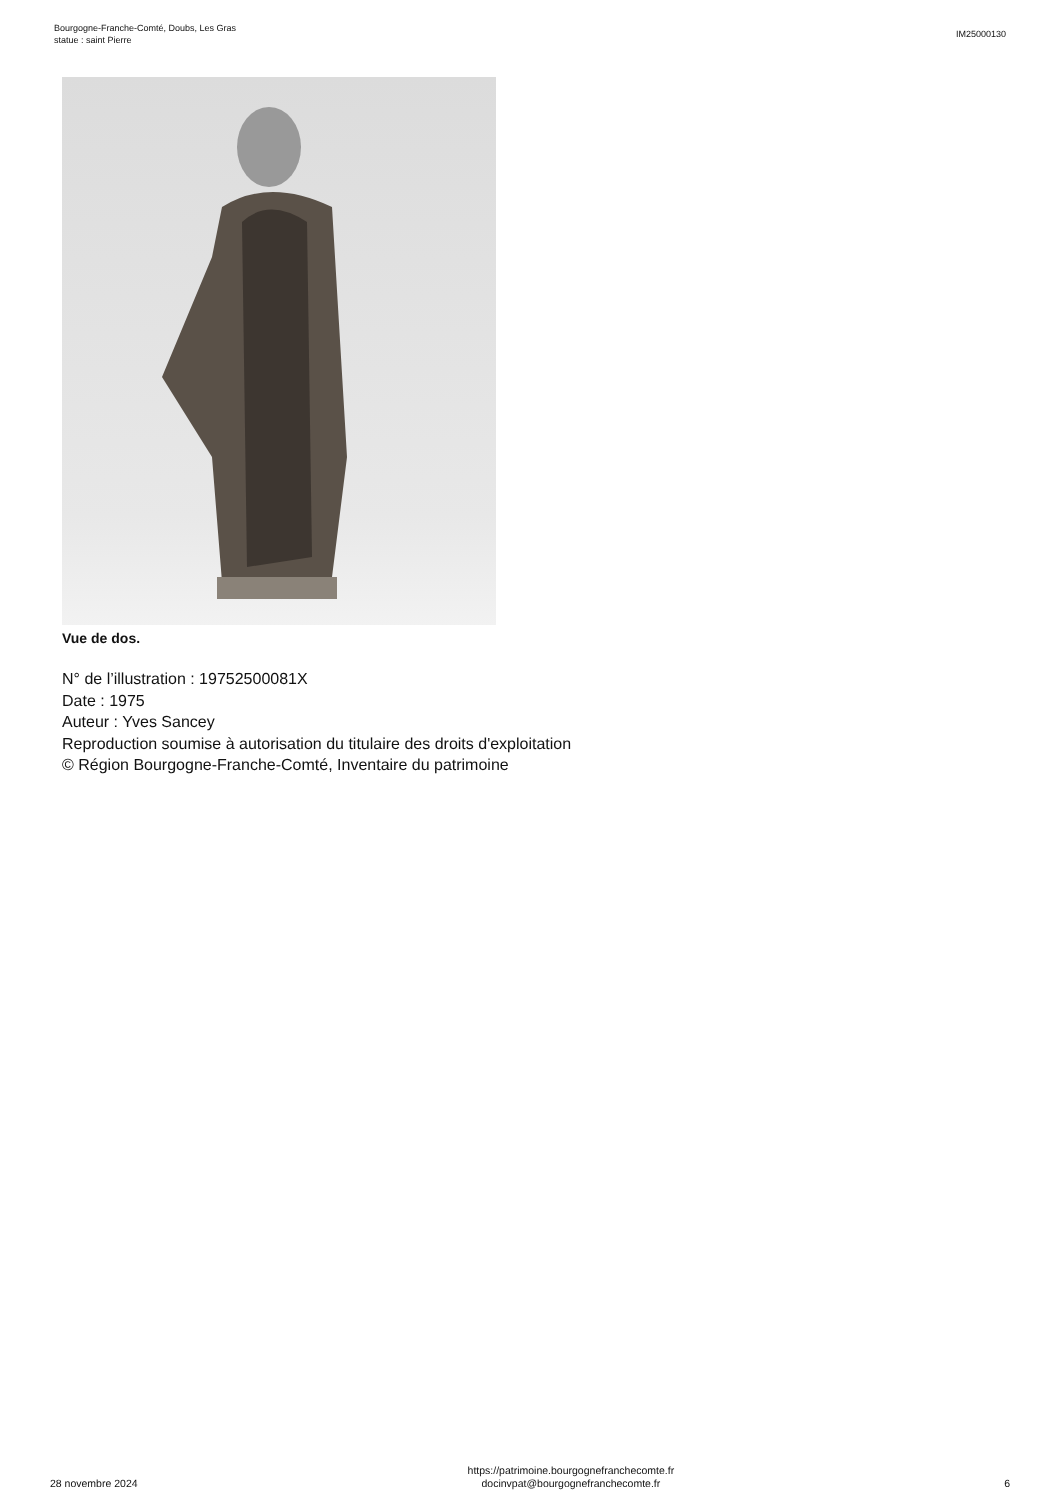Bourgogne-Franche-Comté, Doubs, Les Gras
statue : saint Pierre
IM25000130
Vue de dos.
N° de l’illustration : 19752500081X
Date : 1975
Auteur : Yves Sancey
Reproduction soumise à autorisation du titulaire des droits d'exploitation
© Région Bourgogne-Franche-Comté, Inventaire du patrimoine
28 novembre 2024
https://patrimoine.bourgognefranchecomte.fr
docinvpat@bourgognefranchecomte.fr
6